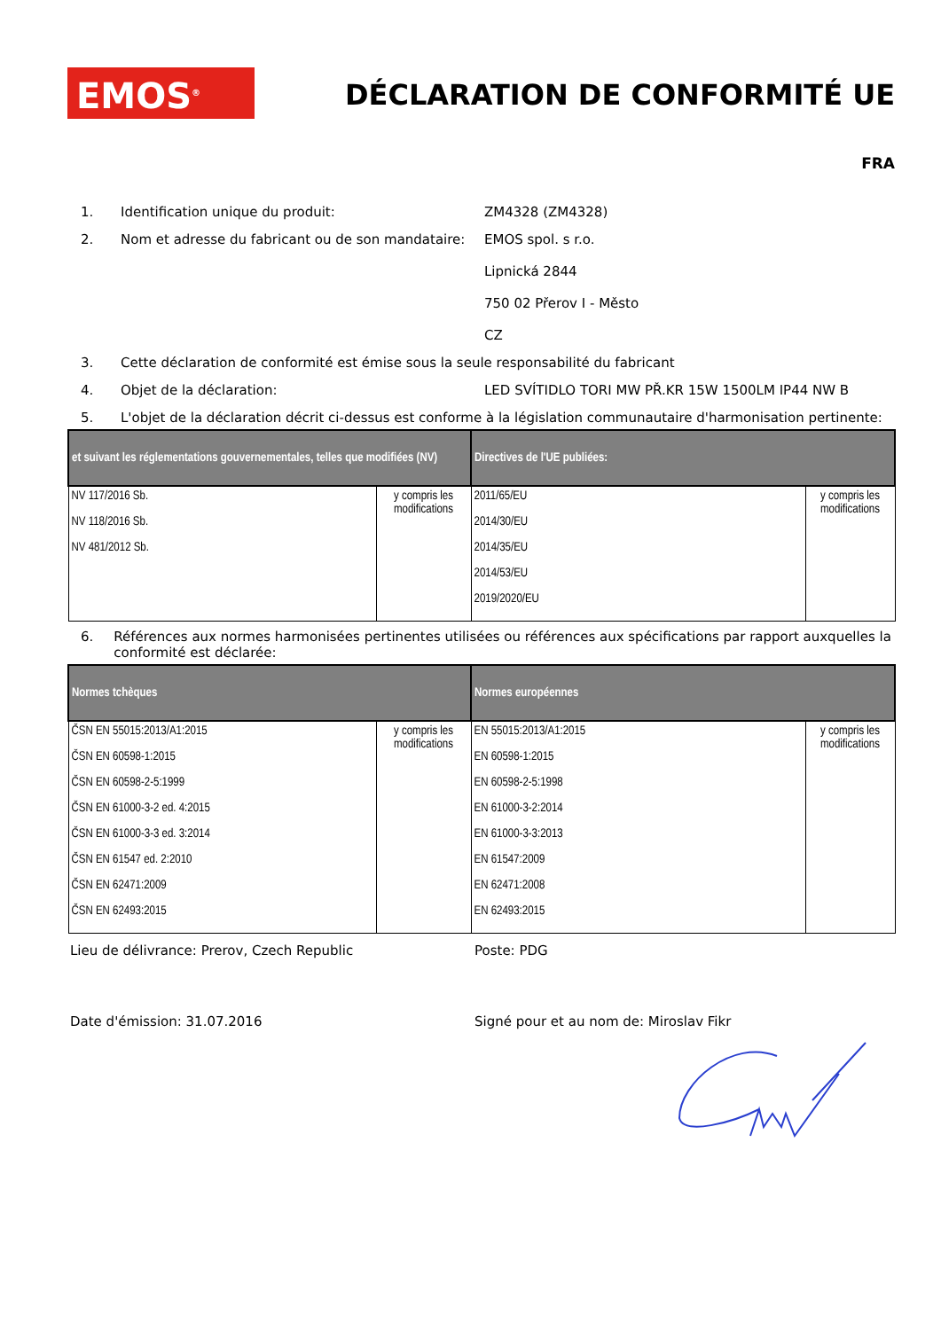EMOS<sup>®</sup> DÉCLARATION DE CONFORMITÉ UE
FRA
1. Identification unique du produit: ZM4328 (ZM4328)
2. Nom et adresse du fabricant ou de son mandataire: EMOS spol. s r.o.
Lipnická 2844
750 02 Přerov I - Město
CZ
3. Cette déclaration de conformité est émise sous la seule responsabilité du fabricant
4. Objet de la déclaration: LED SVÍTIDLO TORI MW PŘ.KR 15W 1500LM IP44 NW B
5. L'objet de la déclaration décrit ci-dessus est conforme à la législation communautaire d'harmonisation pertinente:
| et suivant les réglementations gouvernementales, telles que modifiées (NV) | | Directives de l'UE publiées: | |
| --- | --- | --- | --- |
| NV 117/2016 Sb. NV 118/2016 Sb. NV 481/2012 Sb. | y compris les modifications | 2011/65/EU 2014/30/EU 2014/35/EU 2014/53/EU 2019/2020/EU | y compris les modifications |
6. Références aux normes harmonisées pertinentes utilisées ou références aux spécifications par rapport auxquelles la conformité est déclarée:
| Normes tchèques | | Normes européennes | |
| --- | --- | --- | --- |
| ČSN EN 55015:2013/A1:2015 ČSN EN 60598-1:2015 ČSN EN 60598-2-5:1999 ČSN EN 61000-3-2 ed. 4:2015 ČSN EN 61000-3-3 ed. 3:2014 ČSN EN 61547 ed. 2:2010 ČSN EN 62471:2009 ČSN EN 62493:2015 | y compris les modifications | EN 55015:2013/A1:2015 EN 60598-1:2015 EN 60598-2-5:1998 EN 61000-3-2:2014 EN 61000-3-3:2013 EN 61547:2009 EN 62471:2008 EN 62493:2015 | y compris les modifications |
Lieu de délivrance: Prerov, Czech Republic Poste: PDG
Date d'émission: 31.07.2016 Signé pour et au nom de: Miroslav Fikr